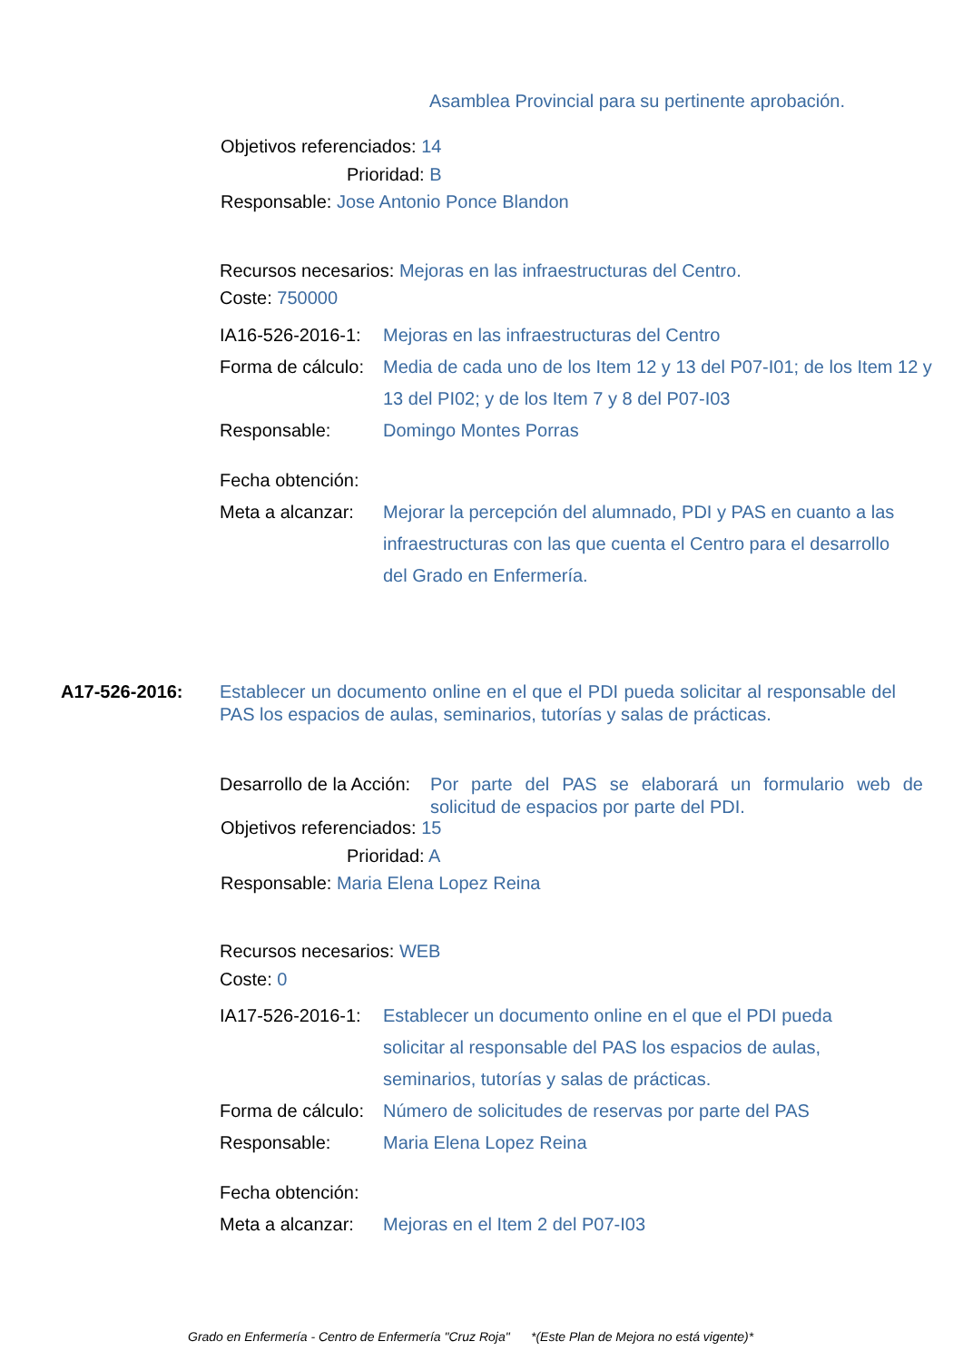Asamblea Provincial para su pertinente aprobación.
Objetivos referenciados: 14
Prioridad: B
Responsable: Jose Antonio Ponce Blandon
Recursos necesarios: Mejoras en las infraestructuras del Centro.
Coste: 750000
IA16-526-2016-1: Mejoras en las infraestructuras del Centro
Forma de cálculo: Media de cada uno de los Item 12 y 13 del P07-I01; de los Item 12 y 13 del PI02; y de los Item 7 y 8 del P07-I03
Responsable: Domingo Montes Porras
Fecha obtención:
Meta a alcanzar: Mejorar la percepción del alumnado, PDI y PAS en cuanto a las infraestructuras con las que cuenta el Centro para el desarrollo del Grado en Enfermería.
A17-526-2016: Establecer un documento online en el que el PDI pueda solicitar al responsable del PAS los espacios de aulas, seminarios, tutorías y salas de prácticas.
Desarrollo de la Acción: Por parte del PAS se elaborará un formulario web de solicitud de espacios por parte del PDI.
Objetivos referenciados: 15
Prioridad: A
Responsable: Maria Elena Lopez Reina
Recursos necesarios: WEB
Coste: 0
IA17-526-2016-1: Establecer un documento online en el que el PDI pueda solicitar al responsable del PAS los espacios de aulas, seminarios, tutorías y salas de prácticas.
Forma de cálculo: Número de solicitudes de reservas por parte del PAS
Responsable: Maria Elena Lopez Reina
Fecha obtención:
Meta a alcanzar: Mejoras en el Item 2 del P07-I03
Grado en Enfermería - Centro de Enfermería "Cruz Roja" *(Este Plan de Mejora no está vigente)*